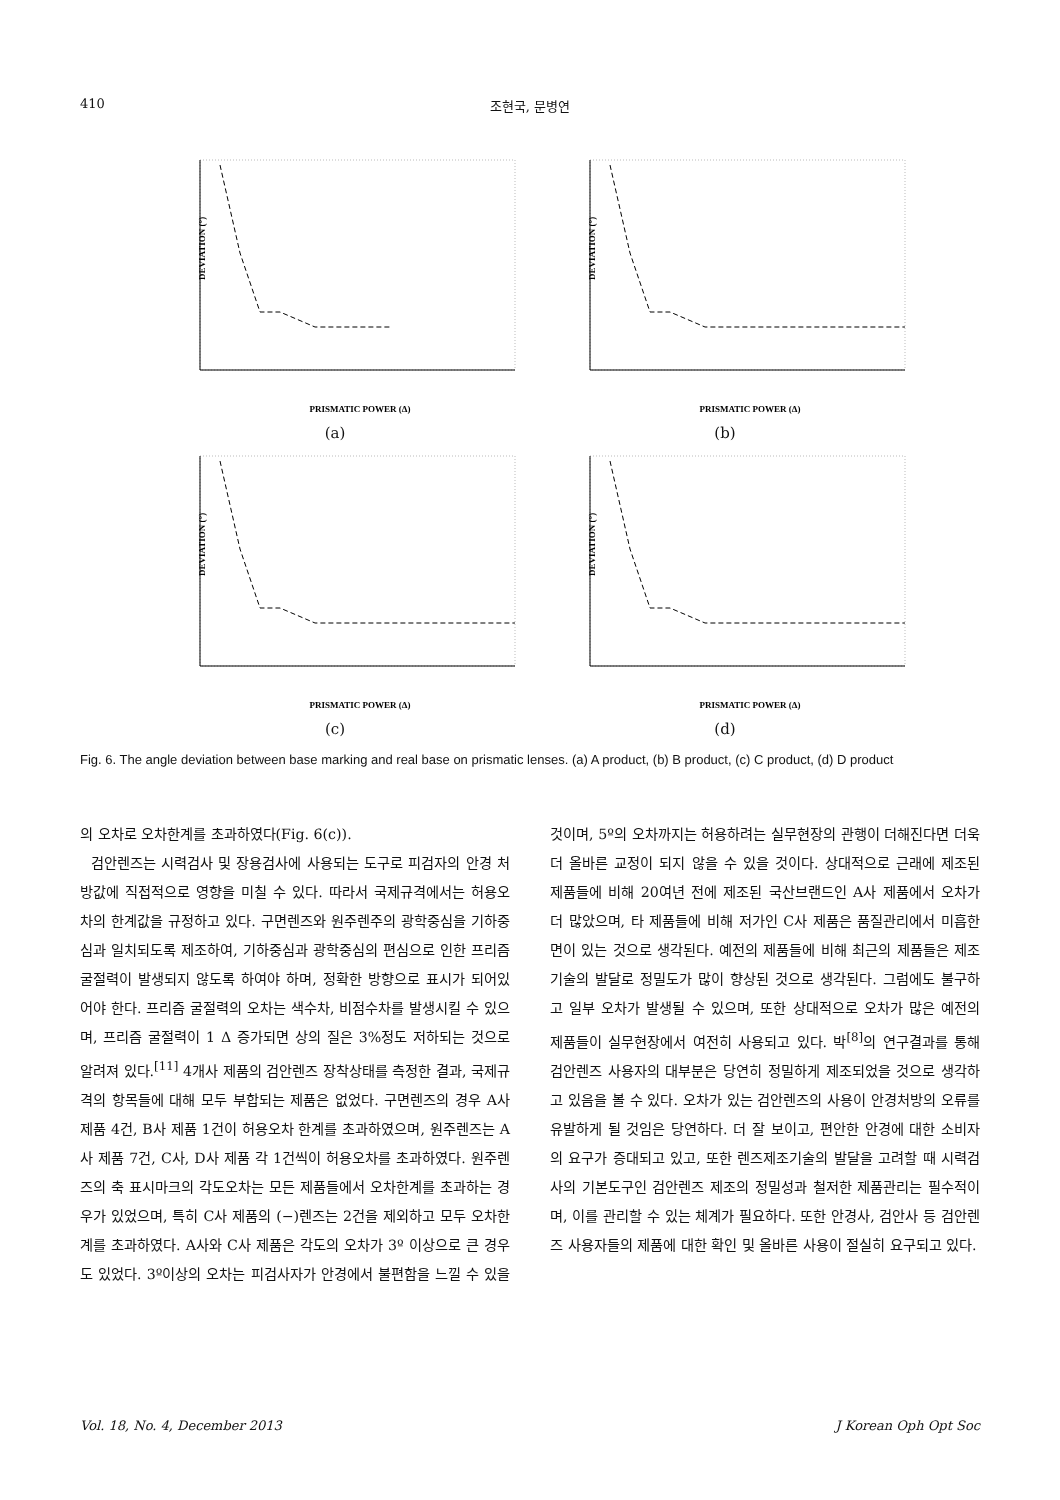410
조현국, 문병연
DEVIATION (°)
PRISMATIC POWER (Δ)
(a)
DEVIATION (°)
PRISMATIC POWER (Δ)
(b)
DEVIATION (°)
PRISMATIC POWER (Δ)
(c)
DEVIATION (°)
PRISMATIC POWER (Δ)
(d)
Fig. 6. The angle deviation between base marking and real base on prismatic lenses. (a) A product, (b) B product, (c) C product, (d) D product
의 오차로 오차한계를 초과하였다(Fig. 6(c)).
검안렌즈는 시력검사 및 장용검사에 사용되는 도구로 피검자의 안경 처방값에 직접적으로 영향을 미칠 수 있다. 따라서 국제규격에서는 허용오차의 한계값을 규정하고 있다. 구면렌즈와 원주렌주의 광학중심을 기하중심과 일치되도록 제조하여, 기하중심과 광학중심의 편심으로 인한 프리즘 굴절력이 발생되지 않도록 하여야 하며, 정확한 방향으로 표시가 되어있어야 한다. 프리즘 굴절력의 오차는 색수차, 비점수차를 발생시킬 수 있으며, 프리즘 굴절력이 1 Δ 증가되면 상의 질은 3%정도 저하되는 것으로 알려져 있다.<sup>[11]</sup> 4개사 제품의 검안렌즈 장착상태를 측정한 결과, 국제규격의 항목들에 대해 모두 부합되는 제품은 없었다. 구면렌즈의 경우 A사 제품 4건, B사 제품 1건이 허용오차 한계를 초과하였으며, 원주렌즈는 A사 제품 7건, C사, D사 제품 각 1건씩이 허용오차를 초과하였다. 원주렌즈의 축 표시마크의 각도오차는 모든 제품들에서 오차한계를 초과하는 경우가 있었으며, 특히 C사 제품의 (−)렌즈는 2건을 제외하고 모두 오차한계를 초과하였다. A사와 C사 제품은 각도의 오차가 3º 이상으로 큰 경우도 있었다. 3º이상의 오차는 피검사자가 안경에서 불편함을 느낄 수 있을 것이며, 5º의 오차까지는 허용하려는 실무현장의 관행이 더해진다면 더욱 더 올바른 교정이 되지 않을 수 있을 것이다. 상대적으로 근래에 제조된 제품들에 비해 20여년 전에 제조된 국산브랜드인 A사 제품에서 오차가 더 많았으며, 타 제품들에 비해 저가인 C사 제품은 품질관리에서 미흡한 면이 있는 것으로 생각된다. 예전의 제품들에 비해 최근의 제품들은 제조기술의 발달로 정밀도가 많이 향상된 것으로 생각된다. 그럼에도 불구하고 일부 오차가 발생될 수 있으며, 또한 상대적으로 오차가 많은 예전의 제품들이 실무현장에서 여전히 사용되고 있다. 박<sup>[8]</sup>의 연구결과를 통해 검안렌즈 사용자의 대부분은 당연히 정밀하게 제조되었을 것으로 생각하고 있음을 볼 수 있다. 오차가 있는 검안렌즈의 사용이 안경처방의 오류를 유발하게 될 것임은 당연하다. 더 잘 보이고, 편안한 안경에 대한 소비자의 요구가 증대되고 있고, 또한 렌즈제조기술의 발달을 고려할 때 시력검사의 기본도구인 검안렌즈 제조의 정밀성과 철저한 제품관리는 필수적이며, 이를 관리할 수 있는 체계가 필요하다. 또한 안경사, 검안사 등 검안렌즈 사용자들의 제품에 대한 확인 및 올바른 사용이 절실히 요구되고 있다.
Vol. 18, No. 4, December 2013 J Korean Oph Opt Soc